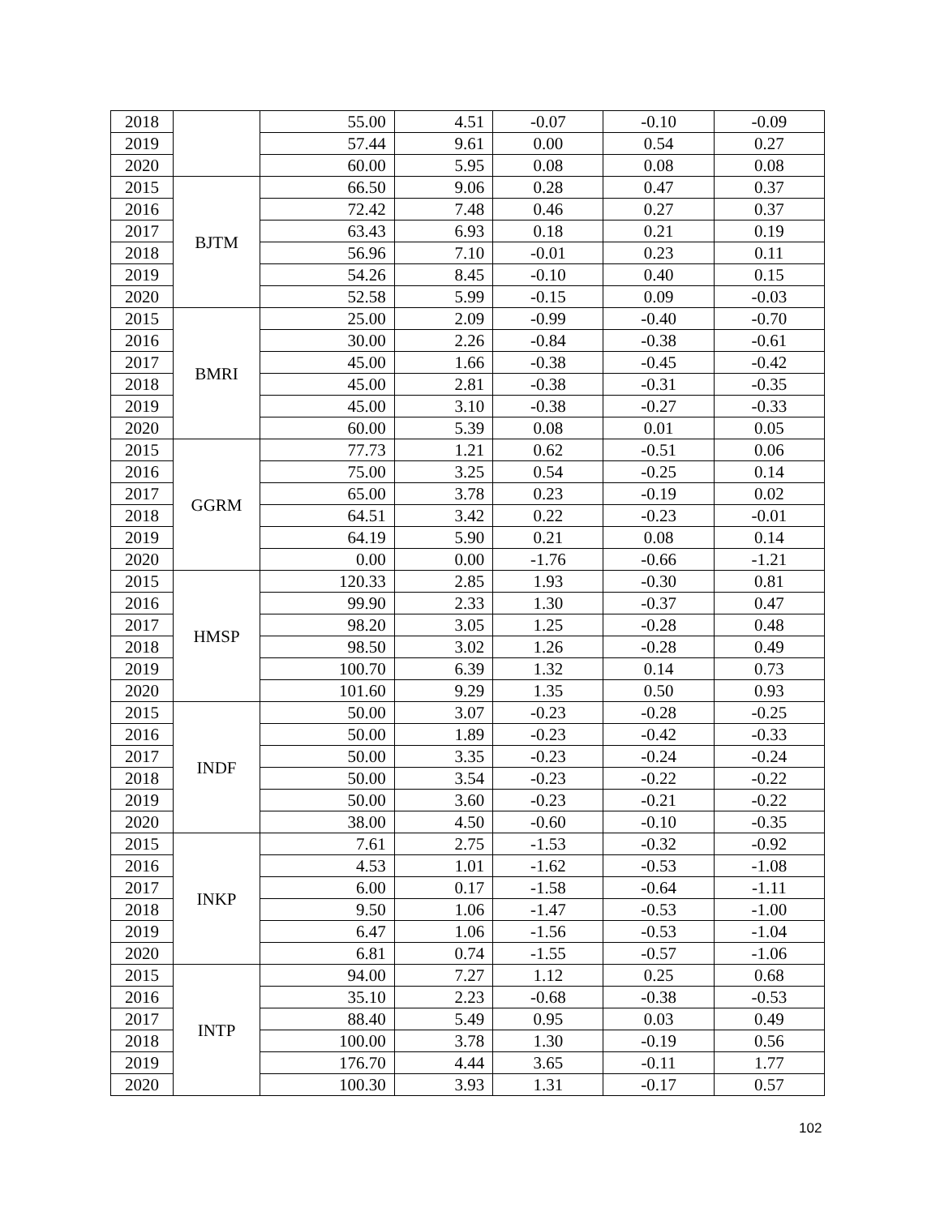| 2018 | | 55.00 | 4.51 | -0.07 | -0.10 | -0.09 |
| 2019 | | 57.44 | 9.61 | 0.00 | 0.54 | 0.27 |
| 2020 | | 60.00 | 5.95 | 0.08 | 0.08 | 0.08 |
| 2015 | BJTM | 66.50 | 9.06 | 0.28 | 0.47 | 0.37 |
| 2016 | | 72.42 | 7.48 | 0.46 | 0.27 | 0.37 |
| 2017 | | 63.43 | 6.93 | 0.18 | 0.21 | 0.19 |
| 2018 | | 56.96 | 7.10 | -0.01 | 0.23 | 0.11 |
| 2019 | | 54.26 | 8.45 | -0.10 | 0.40 | 0.15 |
| 2020 | | 52.58 | 5.99 | -0.15 | 0.09 | -0.03 |
| 2015 | BMRI | 25.00 | 2.09 | -0.99 | -0.40 | -0.70 |
| 2016 | | 30.00 | 2.26 | -0.84 | -0.38 | -0.61 |
| 2017 | | 45.00 | 1.66 | -0.38 | -0.45 | -0.42 |
| 2018 | | 45.00 | 2.81 | -0.38 | -0.31 | -0.35 |
| 2019 | | 45.00 | 3.10 | -0.38 | -0.27 | -0.33 |
| 2020 | | 60.00 | 5.39 | 0.08 | 0.01 | 0.05 |
| 2015 | GGRM | 77.73 | 1.21 | 0.62 | -0.51 | 0.06 |
| 2016 | | 75.00 | 3.25 | 0.54 | -0.25 | 0.14 |
| 2017 | | 65.00 | 3.78 | 0.23 | -0.19 | 0.02 |
| 2018 | | 64.51 | 3.42 | 0.22 | -0.23 | -0.01 |
| 2019 | | 64.19 | 5.90 | 0.21 | 0.08 | 0.14 |
| 2020 | | 0.00 | 0.00 | -1.76 | -0.66 | -1.21 |
| 2015 | HMSP | 120.33 | 2.85 | 1.93 | -0.30 | 0.81 |
| 2016 | | 99.90 | 2.33 | 1.30 | -0.37 | 0.47 |
| 2017 | | 98.20 | 3.05 | 1.25 | -0.28 | 0.48 |
| 2018 | | 98.50 | 3.02 | 1.26 | -0.28 | 0.49 |
| 2019 | | 100.70 | 6.39 | 1.32 | 0.14 | 0.73 |
| 2020 | | 101.60 | 9.29 | 1.35 | 0.50 | 0.93 |
| 2015 | INDF | 50.00 | 3.07 | -0.23 | -0.28 | -0.25 |
| 2016 | | 50.00 | 1.89 | -0.23 | -0.42 | -0.33 |
| 2017 | | 50.00 | 3.35 | -0.23 | -0.24 | -0.24 |
| 2018 | | 50.00 | 3.54 | -0.23 | -0.22 | -0.22 |
| 2019 | | 50.00 | 3.60 | -0.23 | -0.21 | -0.22 |
| 2020 | | 38.00 | 4.50 | -0.60 | -0.10 | -0.35 |
| 2015 | INKP | 7.61 | 2.75 | -1.53 | -0.32 | -0.92 |
| 2016 | | 4.53 | 1.01 | -1.62 | -0.53 | -1.08 |
| 2017 | | 6.00 | 0.17 | -1.58 | -0.64 | -1.11 |
| 2018 | | 9.50 | 1.06 | -1.47 | -0.53 | -1.00 |
| 2019 | | 6.47 | 1.06 | -1.56 | -0.53 | -1.04 |
| 2020 | | 6.81 | 0.74 | -1.55 | -0.57 | -1.06 |
| 2015 | INTP | 94.00 | 7.27 | 1.12 | 0.25 | 0.68 |
| 2016 | | 35.10 | 2.23 | -0.68 | -0.38 | -0.53 |
| 2017 | | 88.40 | 5.49 | 0.95 | 0.03 | 0.49 |
| 2018 | | 100.00 | 3.78 | 1.30 | -0.19 | 0.56 |
| 2019 | | 176.70 | 4.44 | 3.65 | -0.11 | 1.77 |
| 2020 | | 100.30 | 3.93 | 1.31 | -0.17 | 0.57 |
102